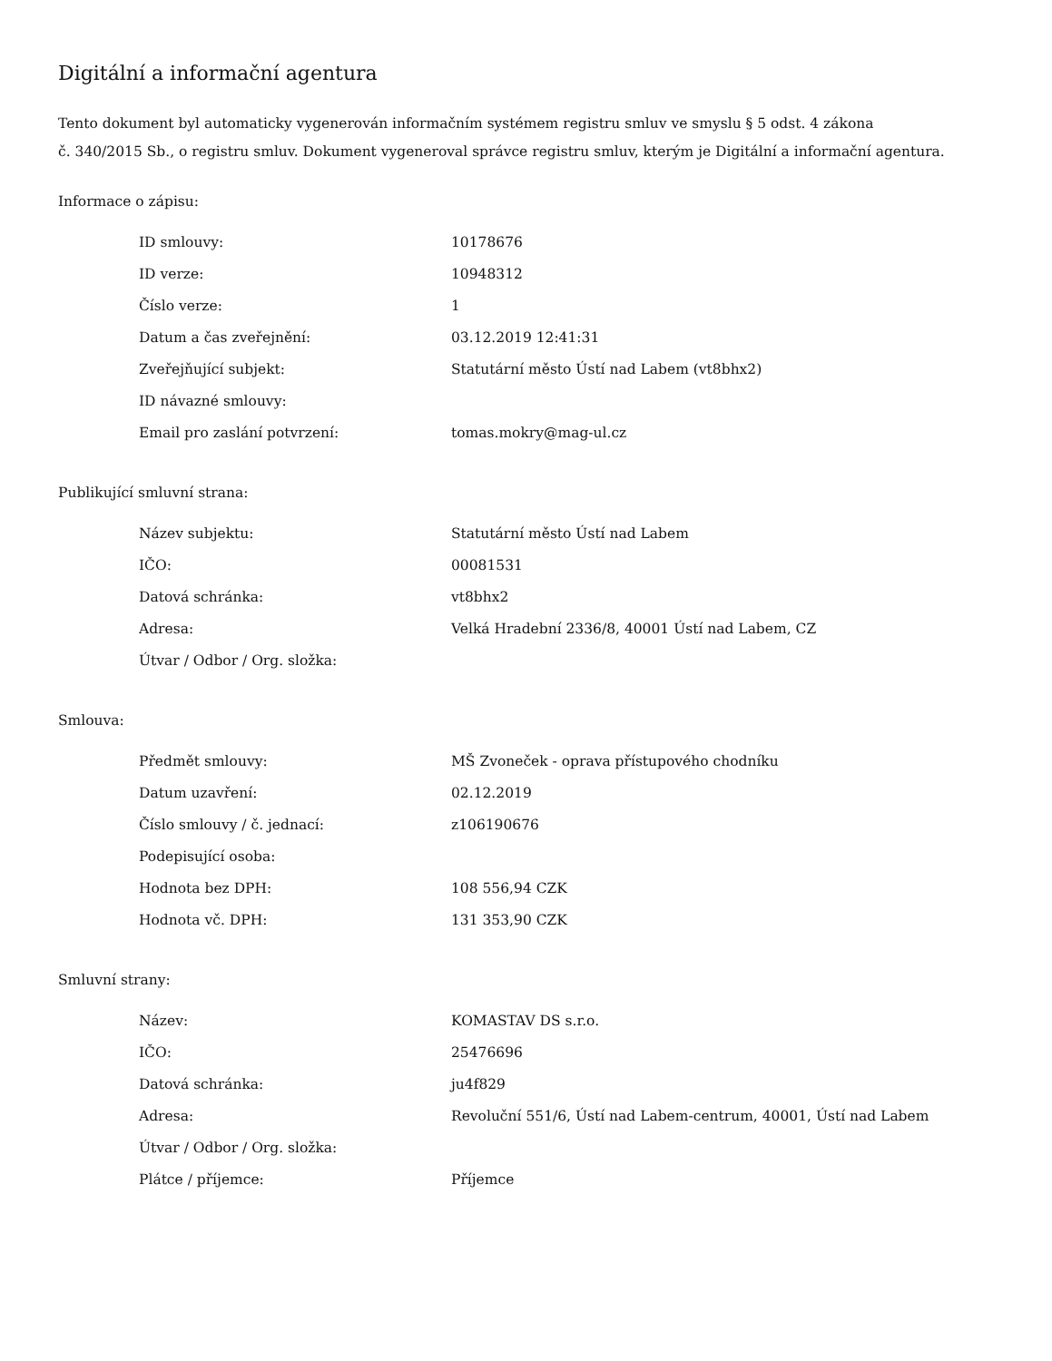Digitální a informační agentura
Tento dokument byl automaticky vygenerován informačním systémem registru smluv ve smyslu § 5 odst. 4 zákona
č. 340/2015 Sb., o registru smluv. Dokument vygeneroval správce registru smluv, kterým je Digitální a informační agentura.
Informace o zápisu:
| ID smlouvy: | 10178676 |
| ID verze: | 10948312 |
| Číslo verze: | 1 |
| Datum a čas zveřejnění: | 03.12.2019 12:41:31 |
| Zveřejňující subjekt: | Statutární město Ústí nad Labem (vt8bhx2) |
| ID návazné smlouvy: | |
| Email pro zaslání potvrzení: | tomas.mokry@mag-ul.cz |
Publikující smluvní strana:
| Název subjektu: | Statutární město Ústí nad Labem |
| IČO: | 00081531 |
| Datová schránka: | vt8bhx2 |
| Adresa: | Velká Hradební 2336/8, 40001 Ústí nad Labem, CZ |
| Útvar / Odbor / Org. složka: | |
Smlouva:
| Předmět smlouvy: | MŠ Zvoneček - oprava přístupového chodníku |
| Datum uzavření: | 02.12.2019 |
| Číslo smlouvy / č. jednací: | z106190676 |
| Podepisující osoba: | |
| Hodnota bez DPH: | 108 556,94 CZK |
| Hodnota vč. DPH: | 131 353,90 CZK |
Smluvní strany:
| Název: | KOMASTAV DS s.r.o. |
| IČO: | 25476696 |
| Datová schránka: | ju4f829 |
| Adresa: | Revoluční 551/6, Ústí nad Labem-centrum, 40001, Ústí nad Labem |
| Útvar / Odbor / Org. složka: | |
| Plátce / příjemce: | Příjemce |